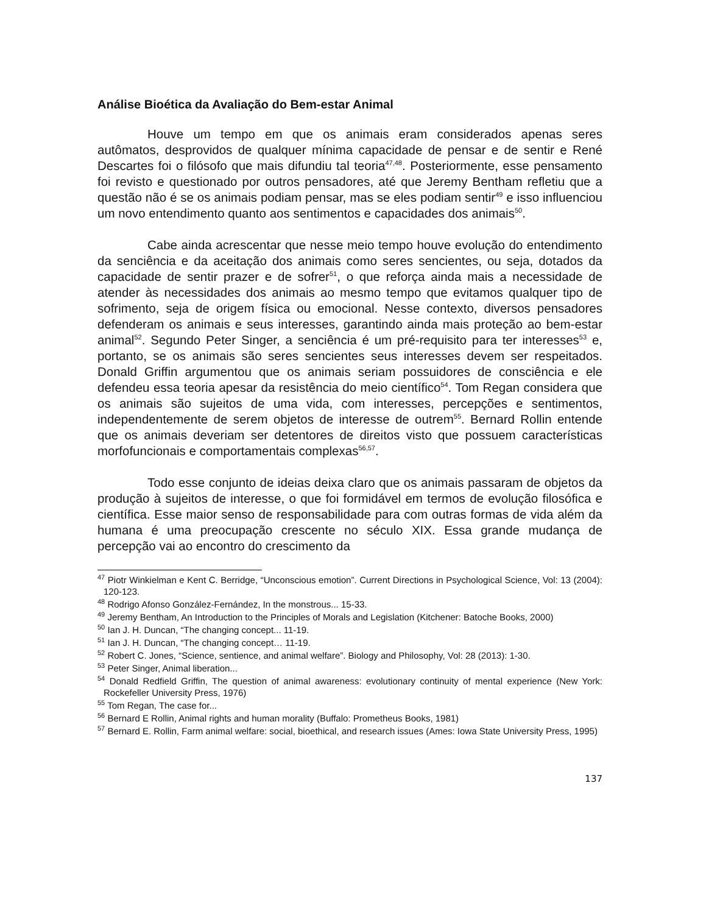Análise Bioética da Avaliação do Bem-estar Animal
Houve um tempo em que os animais eram considerados apenas seres autômatos, desprovidos de qualquer mínima capacidade de pensar e de sentir e René Descartes foi o filósofo que mais difundiu tal teoria<sup>47,48</sup>. Posteriormente, esse pensamento foi revisto e questionado por outros pensadores, até que Jeremy Bentham refletiu que a questão não é se os animais podiam pensar, mas se eles podiam sentir<sup>49</sup> e isso influenciou um novo entendimento quanto aos sentimentos e capacidades dos animais<sup>50</sup>.
Cabe ainda acrescentar que nesse meio tempo houve evolução do entendimento da senciência e da aceitação dos animais como seres sencientes, ou seja, dotados da capacidade de sentir prazer e de sofrer<sup>51</sup>, o que reforça ainda mais a necessidade de atender às necessidades dos animais ao mesmo tempo que evitamos qualquer tipo de sofrimento, seja de origem física ou emocional. Nesse contexto, diversos pensadores defenderam os animais e seus interesses, garantindo ainda mais proteção ao bem-estar animal<sup>52</sup>. Segundo Peter Singer, a senciência é um pré-requisito para ter interesses<sup>53</sup> e, portanto, se os animais são seres sencientes seus interesses devem ser respeitados. Donald Griffin argumentou que os animais seriam possuidores de consciência e ele defendeu essa teoria apesar da resistência do meio científico<sup>54</sup>. Tom Regan considera que os animais são sujeitos de uma vida, com interesses, percepções e sentimentos, independentemente de serem objetos de interesse de outrem<sup>55</sup>. Bernard Rollin entende que os animais deveriam ser detentores de direitos visto que possuem características morfofuncionais e comportamentais complexas<sup>56,57</sup>.
Todo esse conjunto de ideias deixa claro que os animais passaram de objetos da produção à sujeitos de interesse, o que foi formidável em termos de evolução filosófica e científica. Esse maior senso de responsabilidade para com outras formas de vida além da humana é uma preocupação crescente no século XIX. Essa grande mudança de percepção vai ao encontro do crescimento da
<sup>47</sup> Piotr Winkielman e Kent C. Berridge, “Unconscious emotion”. Current Directions in Psychological Science, Vol: 13 (2004): 120-123.
<sup>48</sup> Rodrigo Afonso González-Fernández, In the monstrous... 15-33.
<sup>49</sup> Jeremy Bentham, An Introduction to the Principles of Morals and Legislation (Kitchener: Batoche Books, 2000)
<sup>50</sup> Ian J. H. Duncan, “The changing concept... 11-19.
<sup>51</sup> Ian J. H. Duncan, “The changing concept… 11-19.
<sup>52</sup> Robert C. Jones, “Science, sentience, and animal welfare”. Biology and Philosophy, Vol: 28 (2013): 1-30.
<sup>53</sup> Peter Singer, Animal liberation...
<sup>54</sup> Donald Redfield Griffin, The question of animal awareness: evolutionary continuity of mental experience (New York: Rockefeller University Press, 1976)
<sup>55</sup> Tom Regan, The case for...
<sup>56</sup> Bernard E Rollin, Animal rights and human morality (Buffalo: Prometheus Books, 1981)
<sup>57</sup> Bernard E. Rollin, Farm animal welfare: social, bioethical, and research issues (Ames: Iowa State University Press, 1995)
137